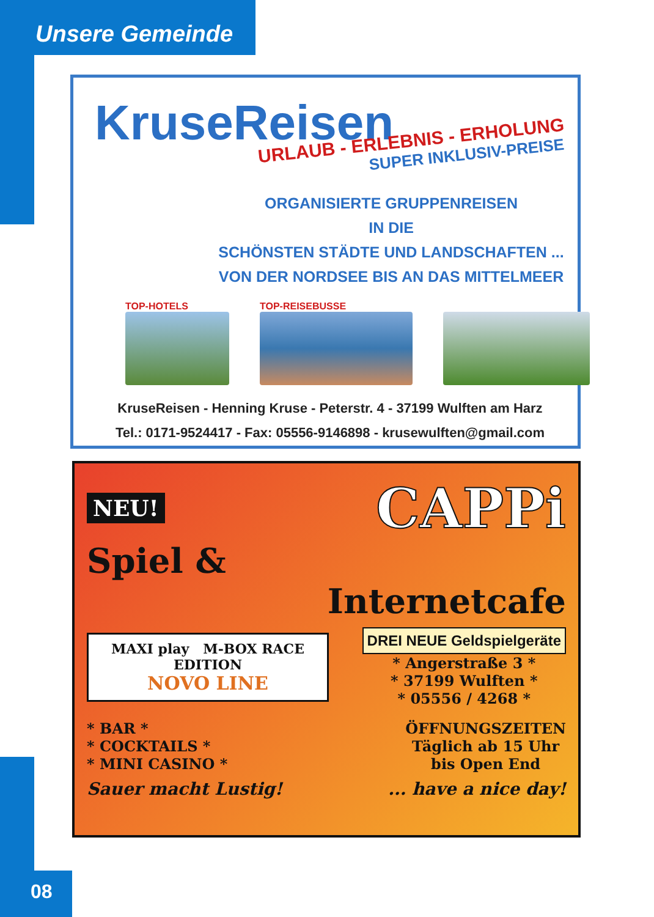Unsere Gemeinde
KruseReisen
URLAUB - ERLEBNIS - ERHOLUNG
SUPER INKLUSIV-PREISE
ORGANISIERTE GRUPPENREISEN
IN DIE
SCHÖNSTEN STÄDTE UND LANDSCHAFTEN ...
VON DER NORDSEE BIS AN DAS MITTELMEER
TOP-HOTELS TOP-REISEBUSSE
KruseReisen - Henning Kruse - Peterstr. 4 - 37199 Wulften am Harz
Tel.: 0171-9524417 - Fax: 05556-9146898 - krusewulften@gmail.com
NEU! CAPPi
Spiel &
Internetcafe
MAXI play M-BOX RACE EDITION
NOVO LINE
DREI NEUE Geldspielgeräte
* Angerstraße 3 *
* 37199 Wulften *
* 05556 / 4268 *
* BAR *
* COCKTAILS *
* MINI CASINO *
ÖFFNUNGSZEITEN
Täglich ab 15 Uhr
bis Open End
Sauer macht Lustig! ... have a nice day!
08